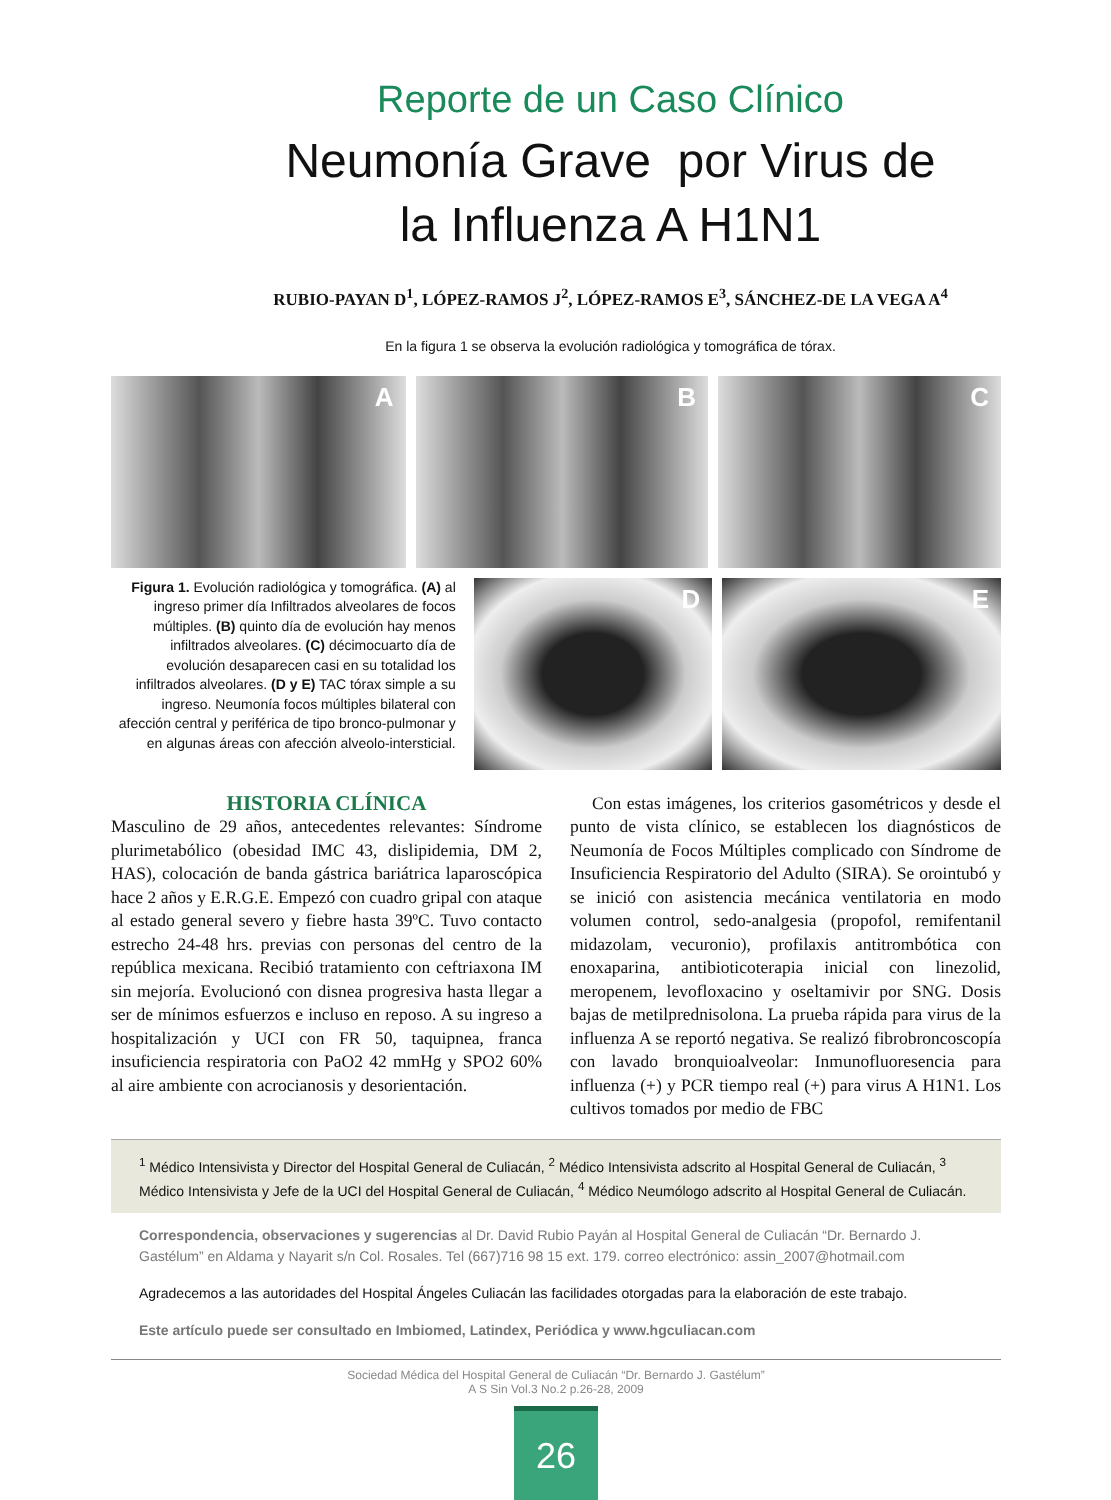Reporte de un Caso Clínico
Neumonía Grave por Virus de
la Influenza A H1N1
RUBIO-PAYAN D<sup>1</sup>, LÓPEZ-RAMOS J<sup>2</sup>, LÓPEZ-RAMOS E<sup>3</sup>, SÁNCHEZ-DE LA VEGA A<sup>4</sup>
En la figura 1 se observa la evolución radiológica y tomográfica de tórax.
A B C
Figura 1. Evolución radiológica y tomográfica. (A) al ingreso primer día Infiltrados alveolares de focos múltiples. (B) quinto día de evolución hay menos infiltrados alveolares. (C) décimocuarto día de evolución desaparecen casi en su totalidad los infiltrados alveolares. (D y E) TAC tórax simple a su ingreso. Neumonía focos múltiples bilateral con afección central y periférica de tipo bronco-pulmonar y en algunas áreas con afección alveolo-intersticial.
D E
HISTORIA CLÍNICA
Masculino de 29 años, antecedentes relevantes: Síndrome plurimetabólico (obesidad IMC 43, dislipidemia, DM 2, HAS), colocación de banda gástrica bariátrica laparoscópica hace 2 años y E.R.G.E. Empezó con cuadro gripal con ataque al estado general severo y fiebre hasta 39ºC. Tuvo contacto estrecho 24-48 hrs. previas con personas del centro de la república mexicana. Recibió tratamiento con ceftriaxona IM sin mejoría. Evolucionó con disnea progresiva hasta llegar a ser de mínimos esfuerzos e incluso en reposo. A su ingreso a hospitalización y UCI con FR 50, taquipnea, franca insuficiencia respiratoria con PaO2 42 mmHg y SPO2 60% al aire ambiente con acrocianosis y desorientación.
Con estas imágenes, los criterios gasométricos y desde el punto de vista clínico, se establecen los diagnósticos de Neumonía de Focos Múltiples complicado con Síndrome de Insuficiencia Respiratorio del Adulto (SIRA). Se orointubó y se inició con asistencia mecánica ventilatoria en modo volumen control, sedo-analgesia (propofol, remifentanil midazolam, vecuronio), profilaxis antitrombótica con enoxaparina, antibioticoterapia inicial con linezolid, meropenem, levofloxacino y oseltamivir por SNG. Dosis bajas de metilprednisolona. La prueba rápida para virus de la influenza A se reportó negativa. Se realizó fibrobroncoscopía con lavado bronquioalveolar: Inmunofluoresencia para influenza (+) y PCR tiempo real (+) para virus A H1N1. Los cultivos tomados por medio de FBC
<sup>1</sup> Médico Intensivista y Director del Hospital General de Culiacán, <sup>2</sup> Médico Intensivista adscrito al Hospital General de Culiacán, <sup>3</sup> Médico Intensivista y Jefe de la UCI del Hospital General de Culiacán, <sup>4</sup> Médico Neumólogo adscrito al Hospital General de Culiacán.
Correspondencia, observaciones y sugerencias al Dr. David Rubio Payán al Hospital General de Culiacán “Dr. Bernardo J. Gastélum” en Aldama y Nayarit s/n Col. Rosales. Tel (667)716 98 15 ext. 179. correo electrónico: assin_2007@hotmail.com
Agradecemos a las autoridades del Hospital Ángeles Culiacán las facilidades otorgadas para la elaboración de este trabajo.
Este artículo puede ser consultado en Imbiomed, Latindex, Periódica y www.hgculiacan.com
Sociedad Médica del Hospital General de Culiacán “Dr. Bernardo J. Gastélum”
A S Sin Vol.3 No.2 p.26-28, 2009
26